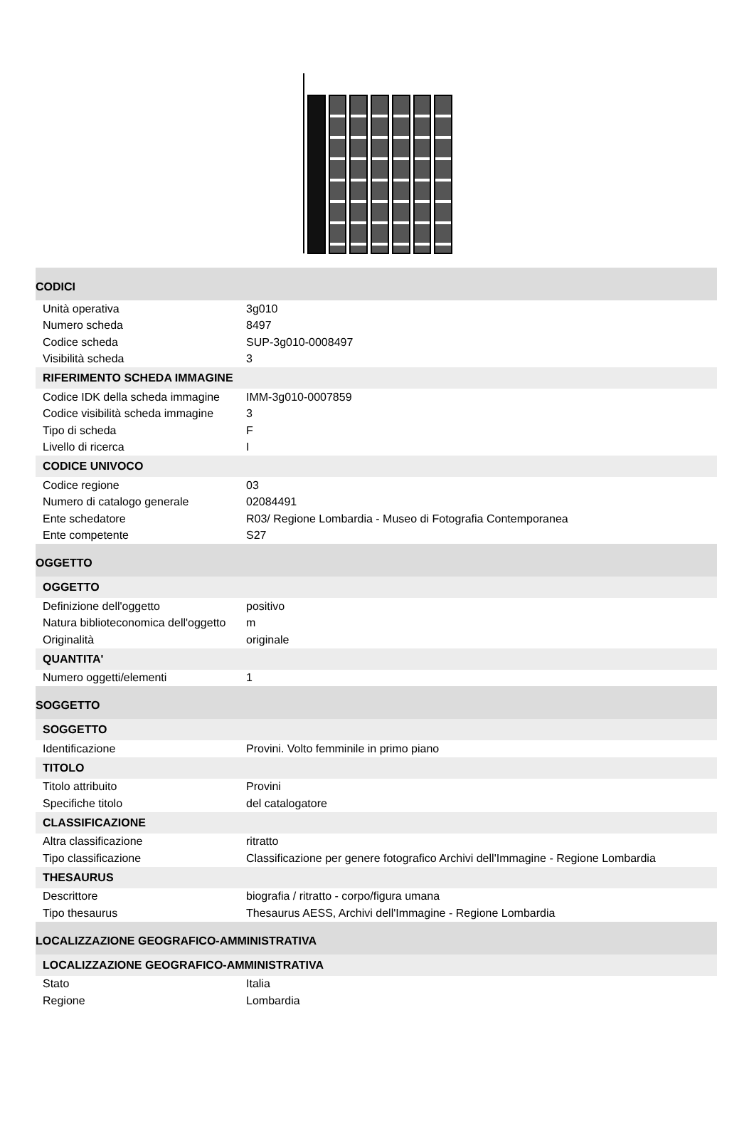| CODICI | |
| Unità operativa | 3g010 |
| Numero scheda | 8497 |
| Codice scheda | SUP-3g010-0008497 |
| Visibilità scheda | 3 |
| RIFERIMENTO SCHEDA IMMAGINE | |
| Codice IDK della scheda immagine | IMM-3g010-0007859 |
| Codice visibilità scheda immagine | 3 |
| Tipo di scheda | F |
| Livello di ricerca | I |
| CODICE UNIVOCO | |
| Codice regione | 03 |
| Numero di catalogo generale | 02084491 |
| Ente schedatore | R03/ Regione Lombardia - Museo di Fotografia Contemporanea |
| Ente competente | S27 |
| OGGETTO | |
| OGGETTO | |
| Definizione dell'oggetto | positivo |
| Natura biblioteconomica dell'oggetto | m |
| Originalità | originale |
| QUANTITA' | |
| Numero oggetti/elementi | 1 |
| SOGGETTO | |
| SOGGETTO | |
| Identificazione | Provini. Volto femminile in primo piano |
| TITOLO | |
| Titolo attribuito | Provini |
| Specifiche titolo | del catalogatore |
| CLASSIFICAZIONE | |
| Altra classificazione | ritratto |
| Tipo classificazione | Classificazione per genere fotografico Archivi dell'Immagine - Regione Lombardia |
| THESAURUS | |
| Descrittore | biografia / ritratto - corpo/figura umana |
| Tipo thesaurus | Thesaurus AESS, Archivi dell'Immagine - Regione Lombardia |
| LOCALIZZAZIONE GEOGRAFICO-AMMINISTRATIVA | |
| LOCALIZZAZIONE GEOGRAFICO-AMMINISTRATIVA | |
| Stato | Italia |
| Regione | Lombardia |